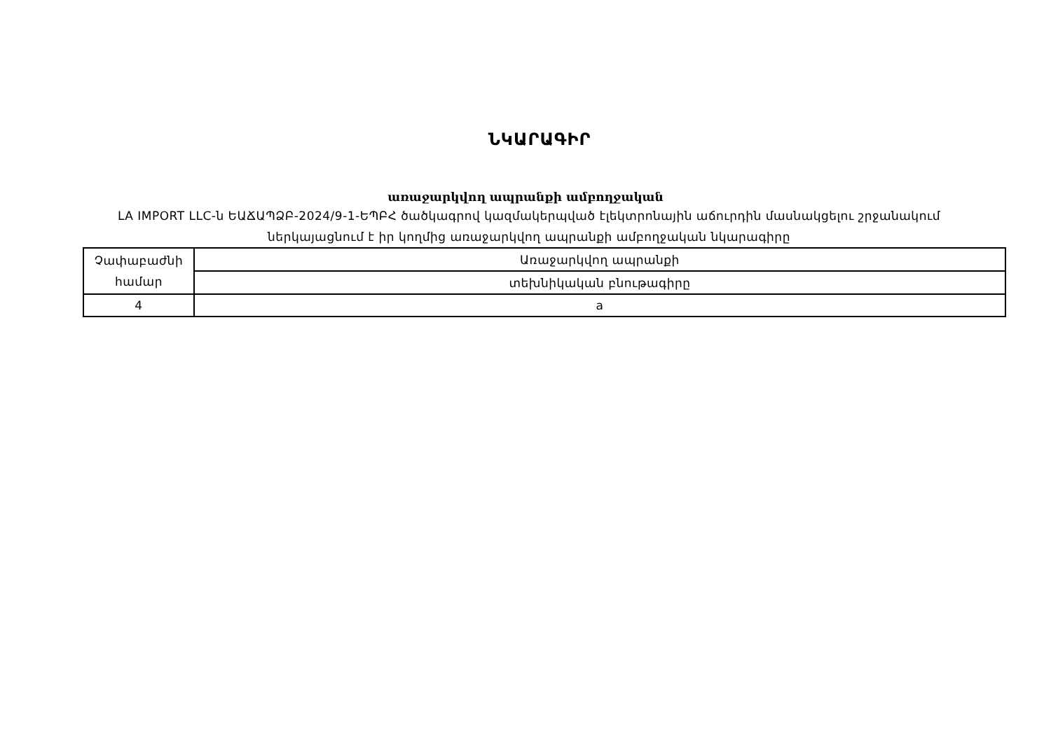ՆԿԱՐԱԳԻՐ
առաջարկվող ապրանքի ամբողջական
LA IMPORT LLC-ն ԵԱՃԱՊՁԲ-2024/9-1-ԵՊԲՀ ծածկագրով կազմակերպված էլեկտրոնային աճուրդին մասնակցելու շրջանակում ներկայացնում է իր կողմից առաջարկվող ապրանքի ամբողջական նկարագիրը
| Չափաբաժնի համար | Առաջարկվող ապրանքի |
| | տեխնիկական բնութագիրը |
| 4 | a |